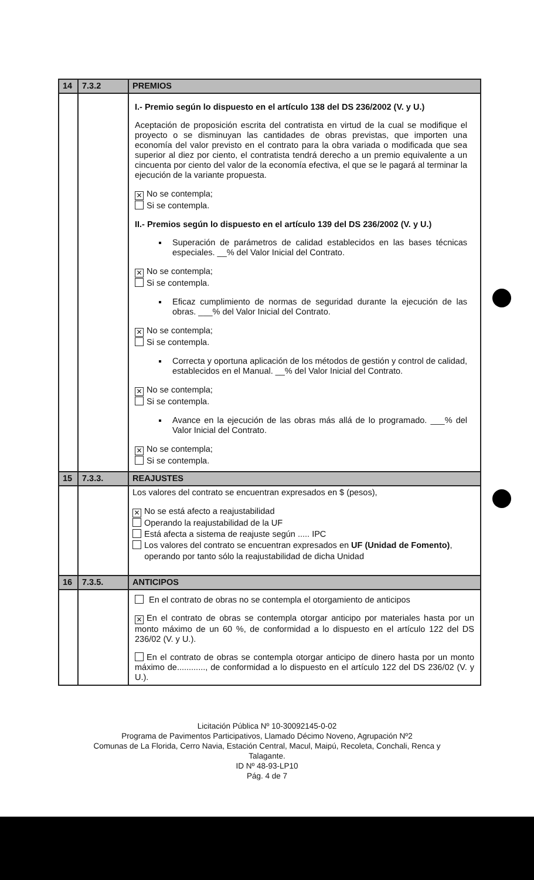| 14 | 7.3.2 | PREMIOS |
| --- | --- | --- |
| | | I.- Premio según lo dispuesto en el artículo 138 del DS 236/2002 (V. y U.) Aceptación de proposición escrita del contratista en virtud de la cual se modifique el proyecto o se disminuyan las cantidades de obras previstas, que importen una economía del valor previsto en el contrato para la obra variada o modificada que sea superior al diez por ciento, el contratista tendrá derecho a un premio equivalente a un cincuenta por ciento del valor de la economía efectiva, el que se le pagará al terminar la ejecución de la variante propuesta. ✕ No se contempla; Si se contempla. II.- Premios según lo dispuesto en el artículo 139 del DS 236/2002 (V. y U.) Superación de parámetros de calidad establecidos en las bases técnicas especiales. __% del Valor Inicial del Contrato. ✕ No se contempla; Si se contempla. Eficaz cumplimiento de normas de seguridad durante la ejecución de las obras. ___% del Valor Inicial del Contrato. ✕ No se contempla; Si se contempla. Correcta y oportuna aplicación de los métodos de gestión y control de calidad, establecidos en el Manual. __% del Valor Inicial del Contrato. ✕ No se contempla; Si se contempla. Avance en la ejecución de las obras más allá de lo programado. ___% del Valor Inicial del Contrato. ✕ No se contempla; Si se contempla. |
| 15 | 7.3.3. | REAJUSTES |
| | | Los valores del contrato se encuentran expresados en $ (pesos), ✕ No se está afecto a reajustabilidad Operando la reajustabilidad de la UF Está afecta a sistema de reajuste según ..... IPC Los valores del contrato se encuentran expresados en UF (Unidad de Fomento) , operando por tanto sólo la reajustabilidad de dicha Unidad |
| 16 | 7.3.5. | ANTICIPOS |
| | | En el contrato de obras no se contempla el otorgamiento de anticipos ✕ En el contrato de obras se contempla otorgar anticipo por materiales hasta por un monto máximo de un 60 %, de conformidad a lo dispuesto en el artículo 122 del DS 236/02 (V. y U.). En el contrato de obras se contempla otorgar anticipo de dinero hasta por un monto máximo de............, de conformidad a lo dispuesto en el artículo 122 del DS 236/02 (V. y U.). |
Licitación Pública Nº 10-30092145-0-02
Programa de Pavimentos Participativos, Llamado Décimo Noveno, Agrupación Nº2
Comunas de La Florida, Cerro Navia, Estación Central, Macul, Maipú, Recoleta, Conchali, Renca y
Talagante.
ID Nº 48-93-LP10
Pág. 4 de 7